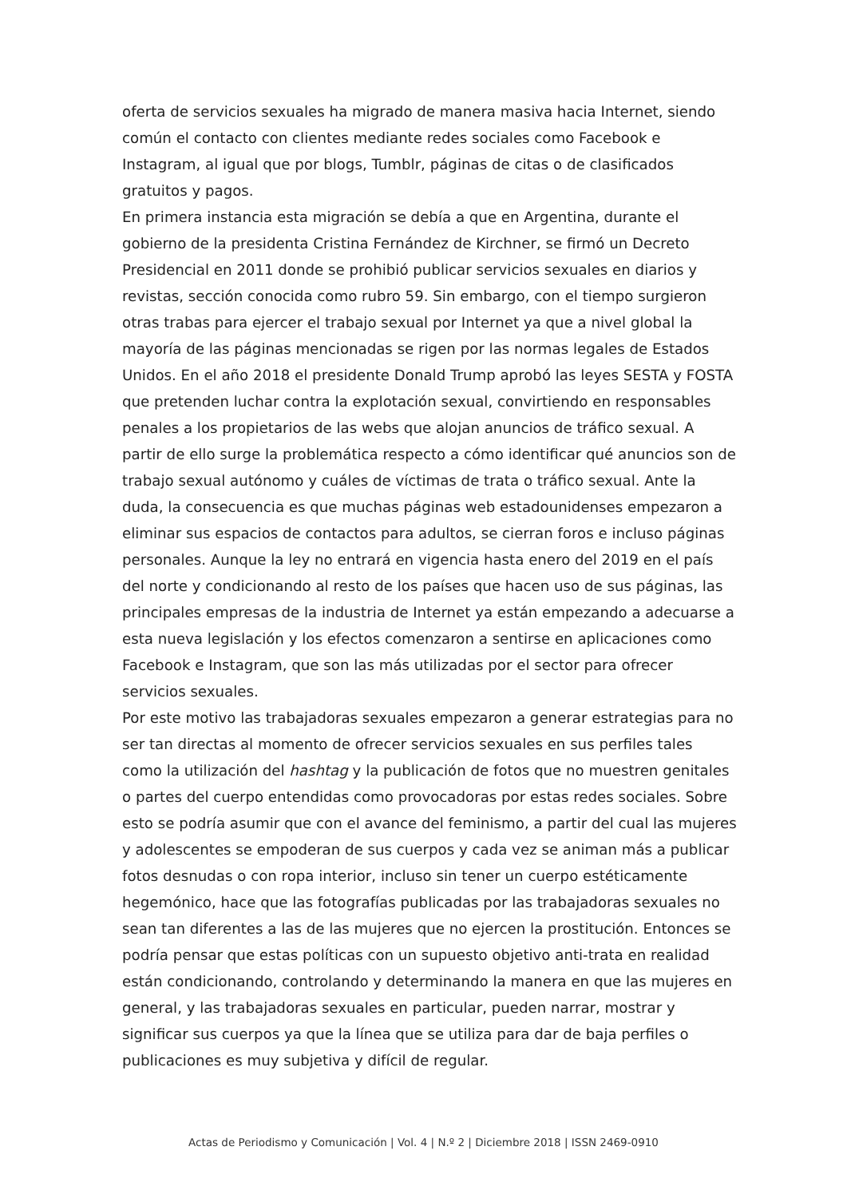oferta de servicios sexuales ha migrado de manera masiva hacia Internet, siendo común el contacto con clientes mediante redes sociales como Facebook e Instagram, al igual que por blogs, Tumblr, páginas de citas o de clasificados gratuitos y pagos.
En primera instancia esta migración se debía a que en Argentina, durante el gobierno de la presidenta Cristina Fernández de Kirchner, se firmó un Decreto Presidencial en 2011 donde se prohibió publicar servicios sexuales en diarios y revistas, sección conocida como rubro 59. Sin embargo, con el tiempo surgieron otras trabas para ejercer el trabajo sexual por Internet ya que a nivel global la mayoría de las páginas mencionadas se rigen por las normas legales de Estados Unidos. En el año 2018 el presidente Donald Trump aprobó las leyes SESTA y FOSTA que pretenden luchar contra la explotación sexual, convirtiendo en responsables penales a los propietarios de las webs que alojan anuncios de tráfico sexual. A partir de ello surge la problemática respecto a cómo identificar qué anuncios son de trabajo sexual autónomo y cuáles de víctimas de trata o tráfico sexual. Ante la duda, la consecuencia es que muchas páginas web estadounidenses empezaron a eliminar sus espacios de contactos para adultos, se cierran foros e incluso páginas personales. Aunque la ley no entrará en vigencia hasta enero del 2019 en el país del norte y condicionando al resto de los países que hacen uso de sus páginas, las principales empresas de la industria de Internet ya están empezando a adecuarse a esta nueva legislación y los efectos comenzaron a sentirse en aplicaciones como Facebook e Instagram, que son las más utilizadas por el sector para ofrecer servicios sexuales.
Por este motivo las trabajadoras sexuales empezaron a generar estrategias para no ser tan directas al momento de ofrecer servicios sexuales en sus perfiles tales como la utilización del hashtag y la publicación de fotos que no muestren genitales o partes del cuerpo entendidas como provocadoras por estas redes sociales. Sobre esto se podría asumir que con el avance del feminismo, a partir del cual las mujeres y adolescentes se empoderan de sus cuerpos y cada vez se animan más a publicar fotos desnudas o con ropa interior, incluso sin tener un cuerpo estéticamente hegemónico, hace que las fotografías publicadas por las trabajadoras sexuales no sean tan diferentes a las de las mujeres que no ejercen la prostitución. Entonces se podría pensar que estas políticas con un supuesto objetivo anti-trata en realidad están condicionando, controlando y determinando la manera en que las mujeres en general, y las trabajadoras sexuales en particular, pueden narrar, mostrar y significar sus cuerpos ya que la línea que se utiliza para dar de baja perfiles o publicaciones es muy subjetiva y difícil de regular.
Actas de Periodismo y Comunicación | Vol. 4 | N.º 2 | Diciembre 2018 | ISSN 2469-0910